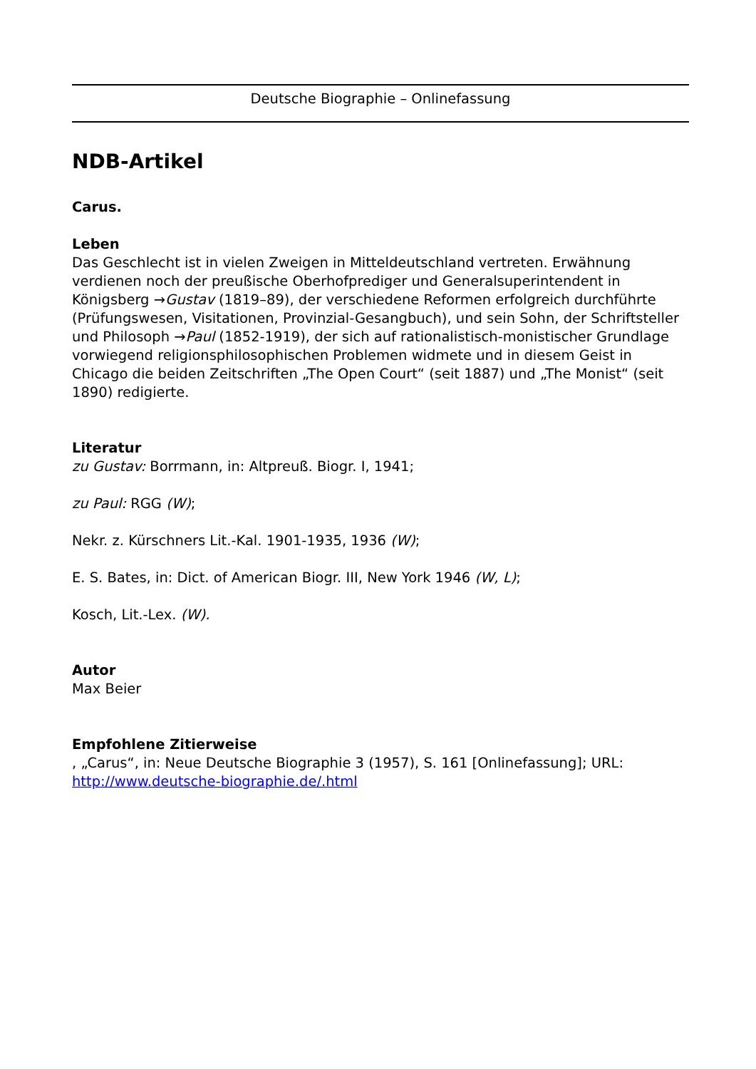Deutsche Biographie – Onlinefassung
NDB-Artikel
Carus.
Leben
Das Geschlecht ist in vielen Zweigen in Mitteldeutschland vertreten. Erwähnung verdienen noch der preußische Oberhofprediger und Generalsuperintendent in Königsberg →Gustav (1819–89), der verschiedene Reformen erfolgreich durchführte (Prüfungswesen, Visitationen, Provinzial-Gesangbuch), und sein Sohn, der Schriftsteller und Philosoph →Paul (1852-1919), der sich auf rationalistisch-monistischer Grundlage vorwiegend religionsphilosophischen Problemen widmete und in diesem Geist in Chicago die beiden Zeitschriften „The Open Court“ (seit 1887) und „The Monist“ (seit 1890) redigierte.
Literatur
zu Gustav: Borrmann, in: Altpreuß. Biogr. I, 1941;
zu Paul: RGG (W);
Nekr. z. Kürschners Lit.-Kal. 1901-1935, 1936 (W);
E. S. Bates, in: Dict. of American Biogr. III, New York 1946 (W, L);
Kosch, Lit.-Lex. (W).
Autor
Max Beier
Empfohlene Zitierweise
, „Carus“, in: Neue Deutsche Biographie 3 (1957), S. 161 [Onlinefassung]; URL: http://www.deutsche-biographie.de/.html